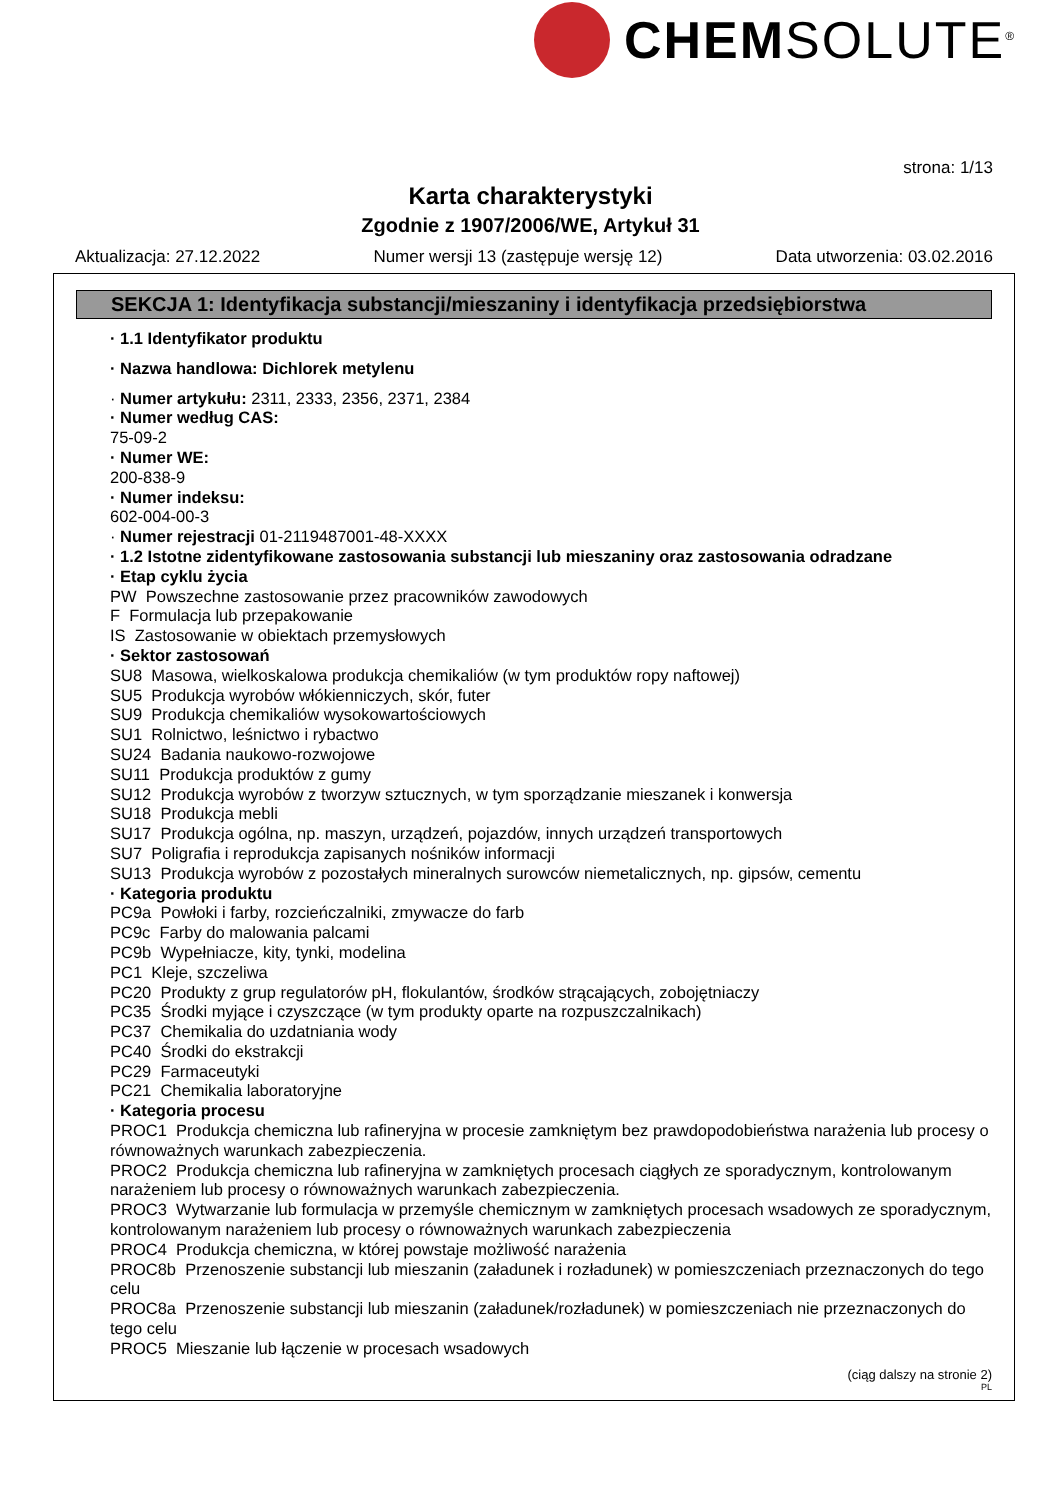CHEMSOLUTE<sup>®</sup>
strona: 1/13
Karta charakterystyki
Zgodnie z 1907/2006/WE, Artykuł 31
Aktualizacja: 27.12.2022 Numer wersji 13 (zastępuje wersję 12) Data utworzenia: 03.02.2016
SEKCJA 1: Identyfikacja substancji/mieszaniny i identyfikacja przedsiębiorstwa
· 1.1 Identyfikator produktu
· Nazwa handlowa: Dichlorek metylenu
· Numer artykułu: 2311, 2333, 2356, 2371, 2384
· Numer według CAS:
75-09-2
· Numer WE:
200-838-9
· Numer indeksu:
602-004-00-3
· Numer rejestracji 01-2119487001-48-XXXX
· 1.2 Istotne zidentyfikowane zastosowania substancji lub mieszaniny oraz zastosowania odradzane
· Etap cyklu życia
PW Powszechne zastosowanie przez pracowników zawodowych
F Formulacja lub przepakowanie
IS Zastosowanie w obiektach przemysłowych
· Sektor zastosowań
SU8 Masowa, wielkoskalowa produkcja chemikaliów (w tym produktów ropy naftowej)
SU5 Produkcja wyrobów włókienniczych, skór, futer
SU9 Produkcja chemikaliów wysokowartościowych
SU1 Rolnictwo, leśnictwo i rybactwo
SU24 Badania naukowo-rozwojowe
SU11 Produkcja produktów z gumy
SU12 Produkcja wyrobów z tworzyw sztucznych, w tym sporządzanie mieszanek i konwersja
SU18 Produkcja mebli
SU17 Produkcja ogólna, np. maszyn, urządzeń, pojazdów, innych urządzeń transportowych
SU7 Poligrafia i reprodukcja zapisanych nośników informacji
SU13 Produkcja wyrobów z pozostałych mineralnych surowców niemetalicznych, np. gipsów, cementu
· Kategoria produktu
PC9a Powłoki i farby, rozcieńczalniki, zmywacze do farb
PC9c Farby do malowania palcami
PC9b Wypełniacze, kity, tynki, modelina
PC1 Kleje, szczeliwa
PC20 Produkty z grup regulatorów pH, flokulantów, środków strącających, zobojętniaczy
PC35 Środki myjące i czyszczące (w tym produkty oparte na rozpuszczalnikach)
PC37 Chemikalia do uzdatniania wody
PC40 Środki do ekstrakcji
PC29 Farmaceutyki
PC21 Chemikalia laboratoryjne
· Kategoria procesu
PROC1 Produkcja chemiczna lub rafineryjna w procesie zamkniętym bez prawdopodobieństwa narażenia lub procesy o równoważnych warunkach zabezpieczenia.
PROC2 Produkcja chemiczna lub rafineryjna w zamkniętych procesach ciągłych ze sporadycznym, kontrolowanym narażeniem lub procesy o równoważnych warunkach zabezpieczenia.
PROC3 Wytwarzanie lub formulacja w przemyśle chemicznym w zamkniętych procesach wsadowych ze sporadycznym, kontrolowanym narażeniem lub procesy o równoważnych warunkach zabezpieczenia
PROC4 Produkcja chemiczna, w której powstaje możliwość narażenia
PROC8b Przenoszenie substancji lub mieszanin (załadunek i rozładunek) w pomieszczeniach przeznaczonych do tego celu
PROC8a Przenoszenie substancji lub mieszanin (załadunek/rozładunek) w pomieszczeniach nie przeznaczonych do tego celu
PROC5 Mieszanie lub łączenie w procesach wsadowych
(ciąg dalszy na stronie 2)
PL